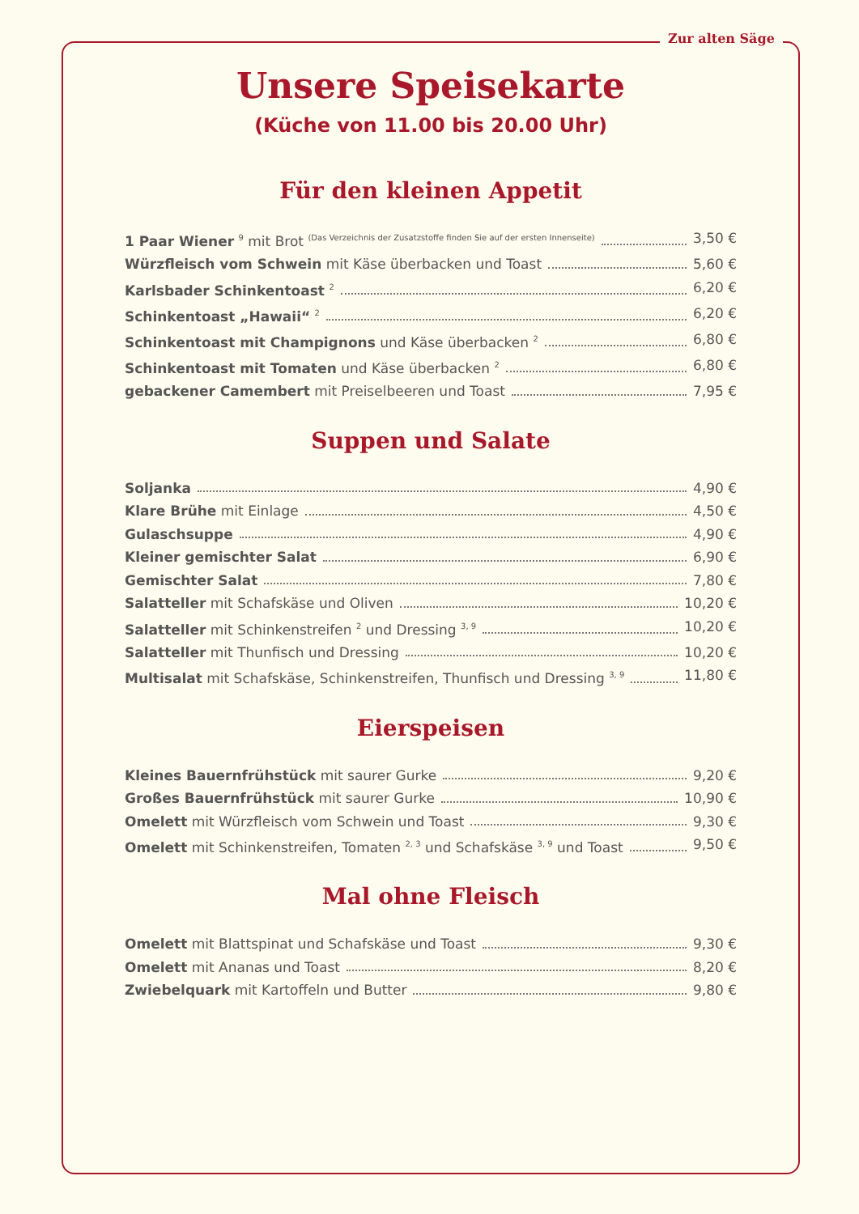Zur alten Säge
Unsere Speisekarte
(Küche von 11.00 bis 20.00 Uhr)
Für den kleinen Appetit
1 Paar Wiener <sup>9</sup> mit Brot <sup>(Das Verzeichnis der Zusatzstoffe finden Sie auf der ersten Innenseite)</sup> 3,50 €
Würzfleisch vom Schwein mit Käse überbacken und Toast 5,60 €
Karlsbader Schinkentoast <sup>2</sup> 6,20 €
Schinkentoast „Hawaii“ <sup>2</sup> 6,20 €
Schinkentoast mit Champignons und Käse überbacken <sup>2</sup> 6,80 €
Schinkentoast mit Tomaten und Käse überbacken <sup>2</sup> 6,80 €
gebackener Camembert mit Preiselbeeren und Toast 7,95 €
Suppen und Salate
Soljanka 4,90 €
Klare Brühe mit Einlage 4,50 €
Gulaschsuppe 4,90 €
Kleiner gemischter Salat 6,90 €
Gemischter Salat 7,80 €
Salatteller mit Schafskäse und Oliven 10,20 €
Salatteller mit Schinkenstreifen <sup>2</sup> und Dressing <sup>3, 9</sup> 10,20 €
Salatteller mit Thunfisch und Dressing 10,20 €
Multisalat mit Schafskäse, Schinkenstreifen, Thunfisch und Dressing <sup>3, 9</sup> 11,80 €
Eierspeisen
Kleines Bauernfrühstück mit saurer Gurke 9,20 €
Großes Bauernfrühstück mit saurer Gurke 10,90 €
Omelett mit Würzfleisch vom Schwein und Toast 9,30 €
Omelett mit Schinkenstreifen, Tomaten <sup>2, 3</sup> und Schafskäse <sup>3, 9</sup> und Toast 9,50 €
Mal ohne Fleisch
Omelett mit Blattspinat und Schafskäse und Toast 9,30 €
Omelett mit Ananas und Toast 8,20 €
Zwiebelquark mit Kartoffeln und Butter 9,80 €